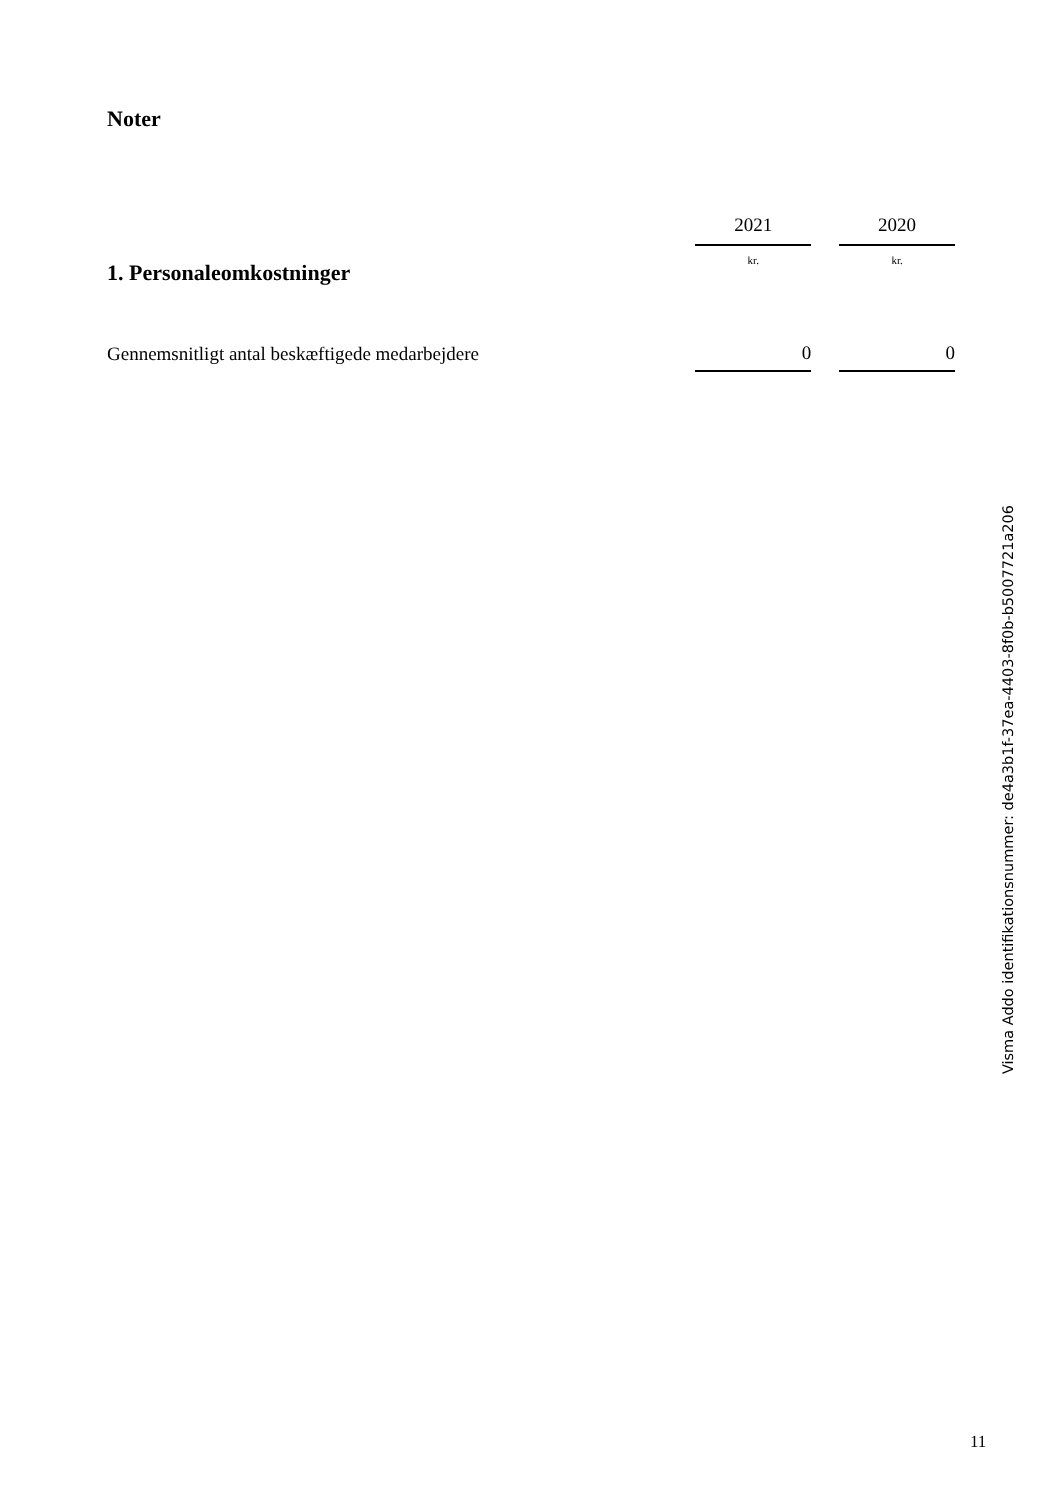Noter
| | 2021 | | 2020 |
| 1. Personaleomkostninger | kr. | | kr. |
| Gennemsnitligt antal beskæftigede medarbejdere | 0 | | 0 |
11
Visma Addo identifikationsnummer: de4a3b1f-37ea-4403-8f0b-b5007721a206